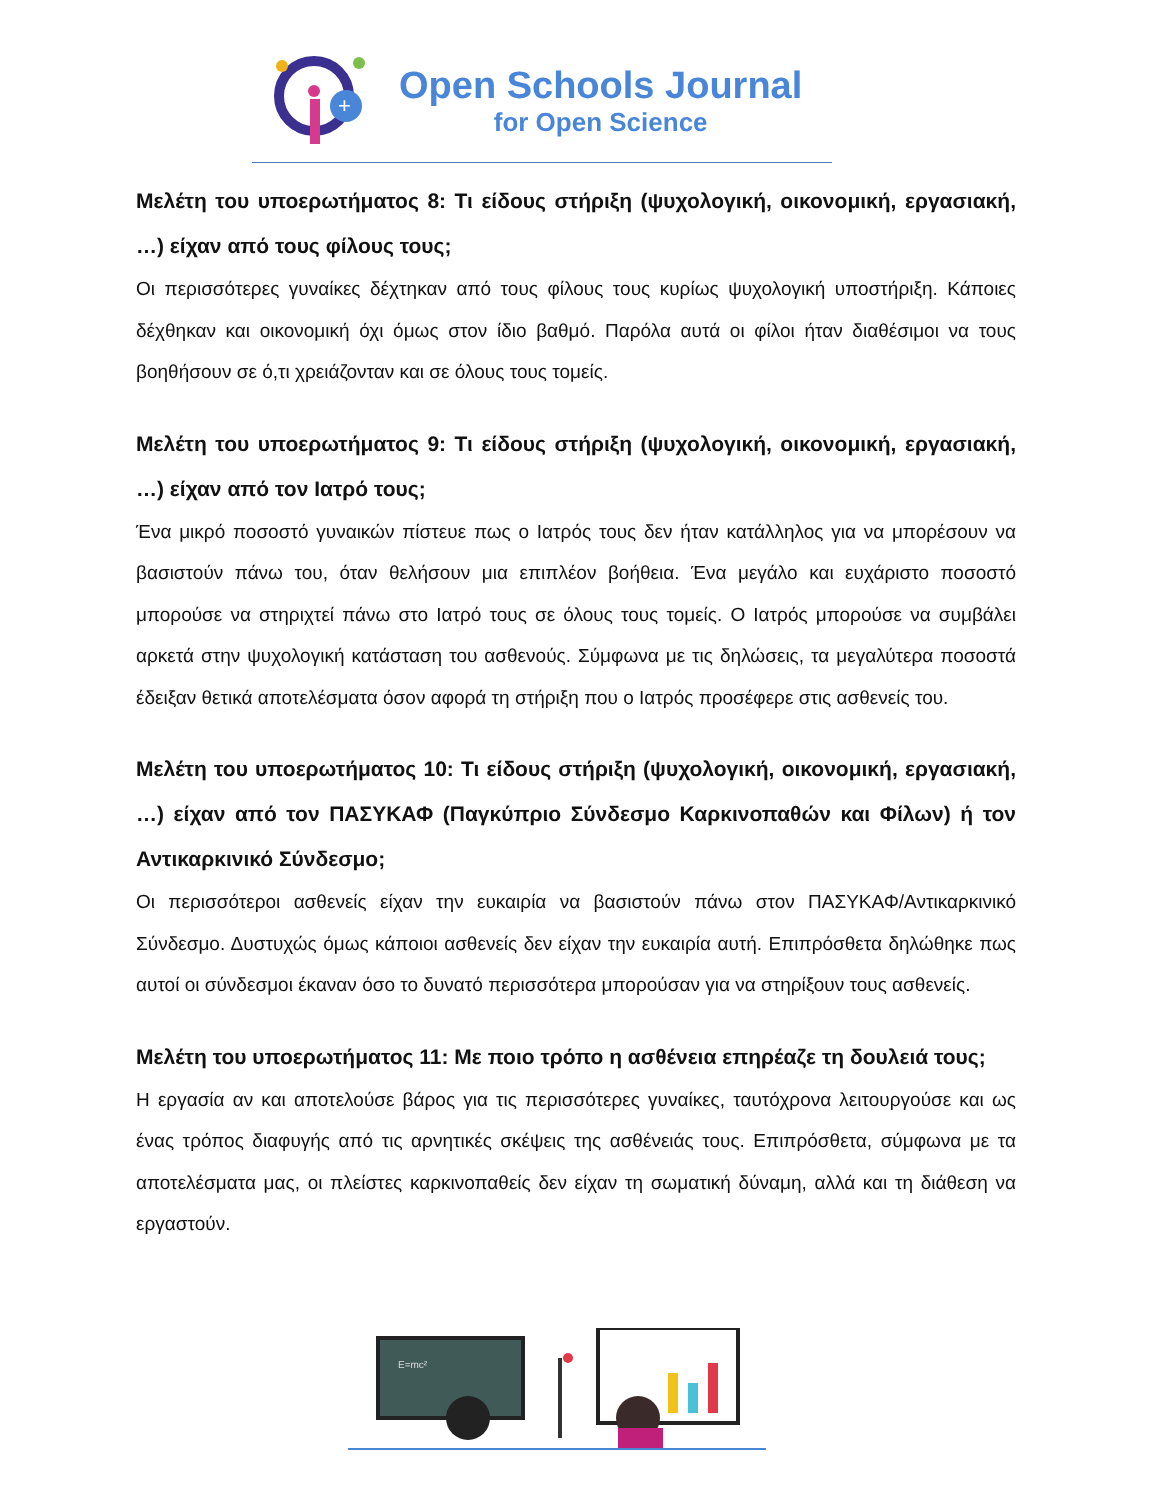+
Open Schools Journal
for Open Science
Μελέτη του υποερωτήματος 8: Τι είδους στήριξη (ψυχολογική, οικονομική, εργασιακή, …) είχαν από τους φίλους τους;
Οι περισσότερες γυναίκες δέχτηκαν από τους φίλους τους κυρίως ψυχολογική υποστήριξη. Κάποιες δέχθηκαν και οικονομική όχι όμως στον ίδιο βαθμό. Παρόλα αυτά οι φίλοι ήταν διαθέσιμοι να τους βοηθήσουν σε ό,τι χρειάζονταν και σε όλους τους τομείς.
Μελέτη του υποερωτήματος 9: Τι είδους στήριξη (ψυχολογική, οικονομική, εργασιακή, …) είχαν από τον Ιατρό τους;
Ένα μικρό ποσοστό γυναικών πίστευε πως ο Ιατρός τους δεν ήταν κατάλληλος για να μπορέσουν να βασιστούν πάνω του, όταν θελήσουν μια επιπλέον βοήθεια. Ένα μεγάλο και ευχάριστο ποσοστό μπορούσε να στηριχτεί πάνω στο Ιατρό τους σε όλους τους τομείς. Ο Ιατρός μπορούσε να συμβάλει αρκετά στην ψυχολογική κατάσταση του ασθενούς. Σύμφωνα με τις δηλώσεις, τα μεγαλύτερα ποσοστά έδειξαν θετικά αποτελέσματα όσον αφορά τη στήριξη που ο Ιατρός προσέφερε στις ασθενείς του.
Μελέτη του υποερωτήματος 10: Τι είδους στήριξη (ψυχολογική, οικονομική, εργασιακή, …) είχαν από τον ΠΑΣΥΚΑΦ (Παγκύπριο Σύνδεσμο Καρκινοπαθών και Φίλων) ή τον Αντικαρκινικό Σύνδεσμο;
Οι περισσότεροι ασθενείς είχαν την ευκαιρία να βασιστούν πάνω στον ΠΑΣΥΚΑΦ/Αντικαρκινικό Σύνδεσμο. Δυστυχώς όμως κάποιοι ασθενείς δεν είχαν την ευκαιρία αυτή. Επιπρόσθετα δηλώθηκε πως αυτοί οι σύνδεσμοι έκαναν όσο το δυνατό περισσότερα μπορούσαν για να στηρίξουν τους ασθενείς.
Μελέτη του υποερωτήματος 11: Με ποιο τρόπο η ασθένεια επηρέαζε τη δουλειά τους;
Η εργασία αν και αποτελούσε βάρος για τις περισσότερες γυναίκες, ταυτόχρονα λειτουργούσε και ως ένας τρόπος διαφυγής από τις αρνητικές σκέψεις της ασθένειάς τους. Επιπρόσθετα, σύμφωνα με τα αποτελέσματα μας, οι πλείστες καρκινοπαθείς δεν είχαν τη σωματική δύναμη, αλλά και τη διάθεση να εργαστούν.
E=mc²